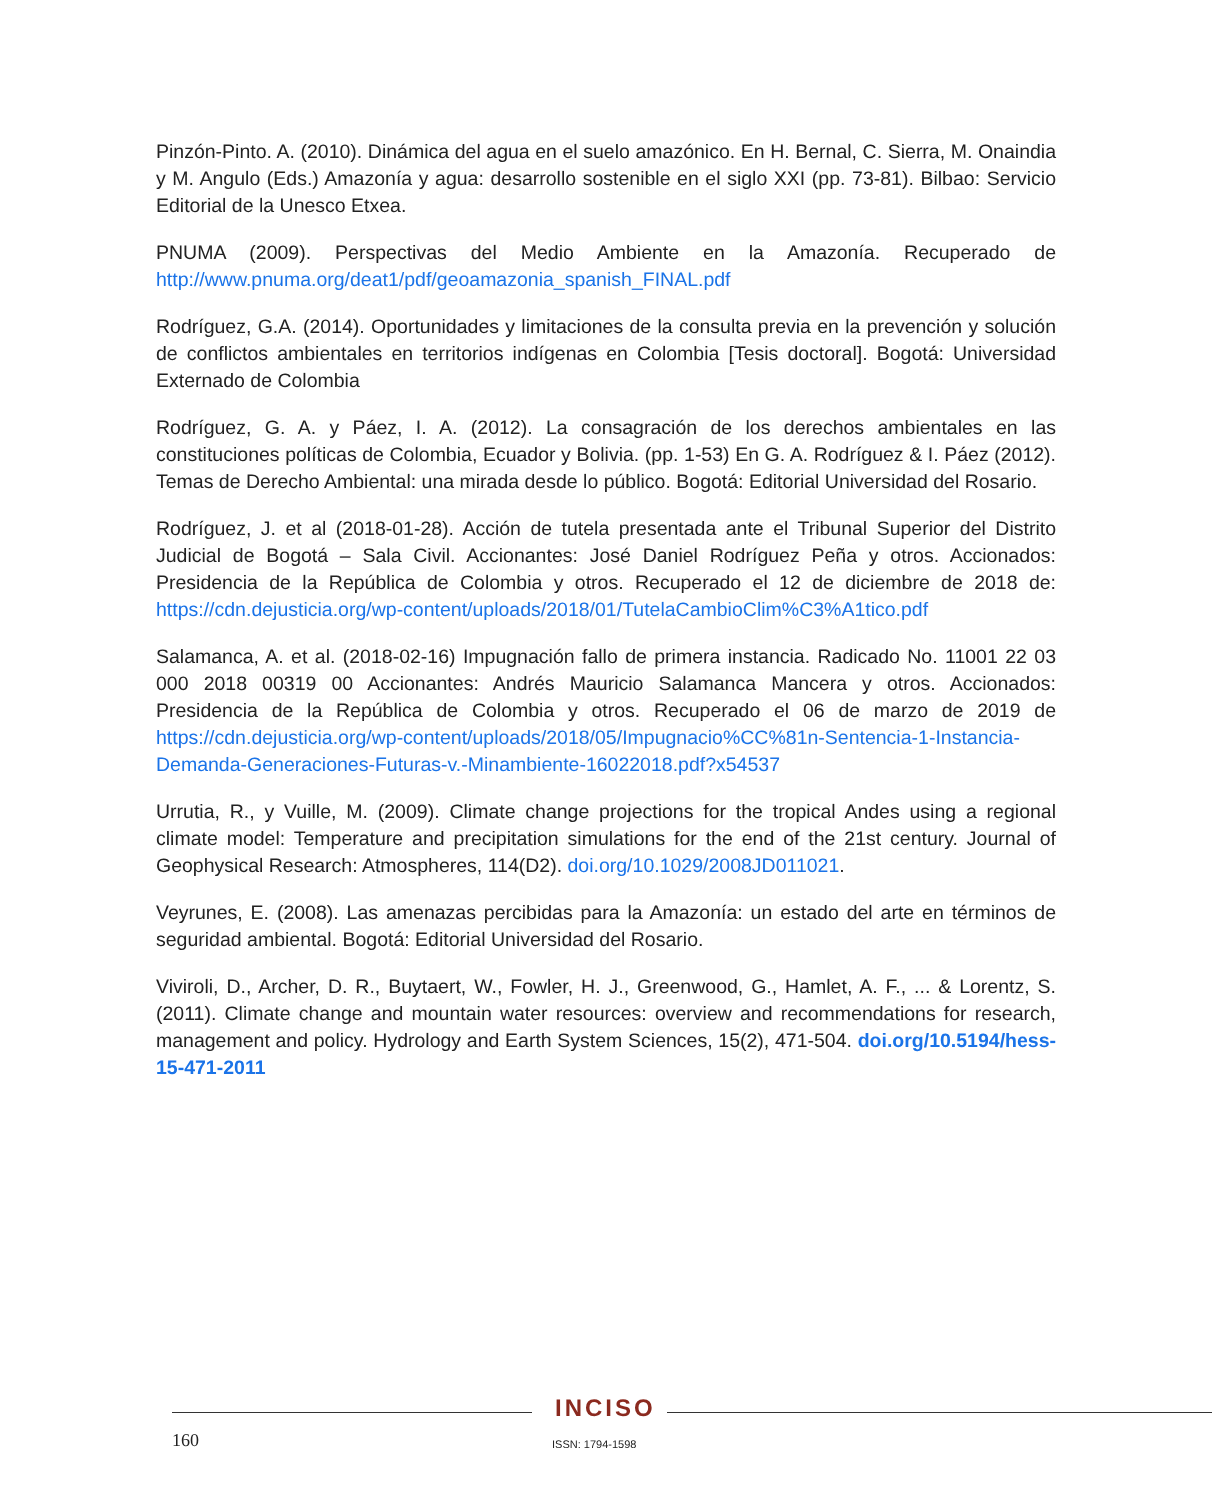Pinzón-Pinto. A. (2010). Dinámica del agua en el suelo amazónico. En H. Bernal, C. Sierra, M. Onaindia y M. Angulo (Eds.) Amazonía y agua: desarrollo sostenible en el siglo XXI (pp. 73-81). Bilbao: Servicio Editorial de la Unesco Etxea.
PNUMA (2009). Perspectivas del Medio Ambiente en la Amazonía. Recuperado de http://www.pnuma.org/deat1/pdf/geoamazonia_spanish_FINAL.pdf
Rodríguez, G.A. (2014). Oportunidades y limitaciones de la consulta previa en la prevención y solución de conflictos ambientales en territorios indígenas en Colombia [Tesis doctoral]. Bogotá: Universidad Externado de Colombia
Rodríguez, G. A. y Páez, I. A. (2012). La consagración de los derechos ambientales en las constituciones políticas de Colombia, Ecuador y Bolivia. (pp. 1-53) En G. A. Rodríguez & I. Páez (2012). Temas de Derecho Ambiental: una mirada desde lo público. Bogotá: Editorial Universidad del Rosario.
Rodríguez, J. et al (2018-01-28). Acción de tutela presentada ante el Tribunal Superior del Distrito Judicial de Bogotá – Sala Civil. Accionantes: José Daniel Rodríguez Peña y otros. Accionados: Presidencia de la República de Colombia y otros. Recuperado el 12 de diciembre de 2018 de: https://cdn.dejusticia.org/wp-content/uploads/2018/01/TutelaCambioClim%C3%A1tico.pdf
Salamanca, A. et al. (2018-02-16) Impugnación fallo de primera instancia. Radicado No. 11001 22 03 000 2018 00319 00 Accionantes: Andrés Mauricio Salamanca Mancera y otros. Accionados: Presidencia de la República de Colombia y otros. Recuperado el 06 de marzo de 2019 de https://cdn.dejusticia.org/wp-content/uploads/2018/05/Impugnacio%CC%81n-Sentencia-1-Instancia-Demanda-Generaciones-Futuras-v.-Minambiente-16022018.pdf?x54537
Urrutia, R., y Vuille, M. (2009). Climate change projections for the tropical Andes using a regional climate model: Temperature and precipitation simulations for the end of the 21st century. Journal of Geophysical Research: Atmospheres, 114(D2). doi.org/10.1029/2008JD011021.
Veyrunes, E. (2008). Las amenazas percibidas para la Amazonía: un estado del arte en términos de seguridad ambiental. Bogotá: Editorial Universidad del Rosario.
Viviroli, D., Archer, D. R., Buytaert, W., Fowler, H. J., Greenwood, G., Hamlet, A. F., ... & Lorentz, S. (2011). Climate change and mountain water resources: overview and recommendations for research, management and policy. Hydrology and Earth System Sciences, 15(2), 471-504. doi.org/10.5194/hess-15-471-2011
INCISO
160 ISSN: 1794-1598